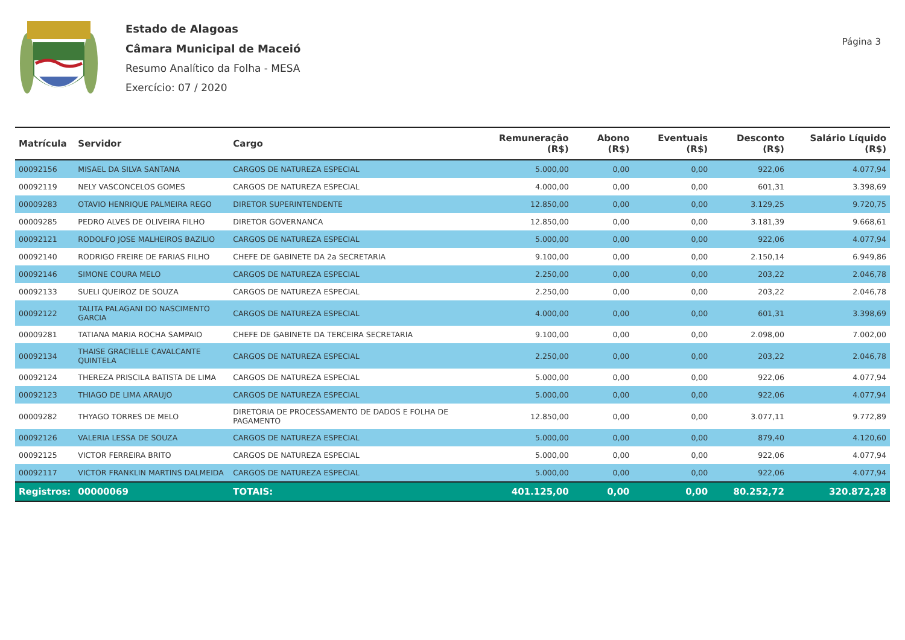Estado de Alagoas
Câmara Municipal de Maceió
Resumo Analítico da Folha - MESA
Exercício: 07 / 2020
Página 3
| Matrícula | Servidor | Cargo | Remuneração (R$) | Abono (R$) | Eventuais (R$) | Desconto (R$) | Salário Líquido (R$) |
| --- | --- | --- | --- | --- | --- | --- | --- |
| 00092156 | MISAEL DA SILVA SANTANA | CARGOS DE NATUREZA ESPECIAL | 5.000,00 | 0,00 | 0,00 | 922,06 | 4.077,94 |
| 00092119 | NELY VASCONCELOS GOMES | CARGOS DE NATUREZA ESPECIAL | 4.000,00 | 0,00 | 0,00 | 601,31 | 3.398,69 |
| 00009283 | OTAVIO HENRIQUE PALMEIRA REGO | DIRETOR SUPERINTENDENTE | 12.850,00 | 0,00 | 0,00 | 3.129,25 | 9.720,75 |
| 00009285 | PEDRO ALVES DE OLIVEIRA FILHO | DIRETOR GOVERNANCA | 12.850,00 | 0,00 | 0,00 | 3.181,39 | 9.668,61 |
| 00092121 | RODOLFO JOSE MALHEIROS BAZILIO | CARGOS DE NATUREZA ESPECIAL | 5.000,00 | 0,00 | 0,00 | 922,06 | 4.077,94 |
| 00092140 | RODRIGO FREIRE DE FARIAS FILHO | CHEFE DE GABINETE DA 2a SECRETARIA | 9.100,00 | 0,00 | 0,00 | 2.150,14 | 6.949,86 |
| 00092146 | SIMONE COURA MELO | CARGOS DE NATUREZA ESPECIAL | 2.250,00 | 0,00 | 0,00 | 203,22 | 2.046,78 |
| 00092133 | SUELI QUEIROZ DE SOUZA | CARGOS DE NATUREZA ESPECIAL | 2.250,00 | 0,00 | 0,00 | 203,22 | 2.046,78 |
| 00092122 | TALITA PALAGANI DO NASCIMENTO GARCIA | CARGOS DE NATUREZA ESPECIAL | 4.000,00 | 0,00 | 0,00 | 601,31 | 3.398,69 |
| 00009281 | TATIANA MARIA ROCHA SAMPAIO | CHEFE DE GABINETE DA TERCEIRA SECRETARIA | 9.100,00 | 0,00 | 0,00 | 2.098,00 | 7.002,00 |
| 00092134 | THAISE GRACIELLE CAVALCANTE QUINTELA | CARGOS DE NATUREZA ESPECIAL | 2.250,00 | 0,00 | 0,00 | 203,22 | 2.046,78 |
| 00092124 | THEREZA PRISCILA BATISTA DE LIMA | CARGOS DE NATUREZA ESPECIAL | 5.000,00 | 0,00 | 0,00 | 922,06 | 4.077,94 |
| 00092123 | THIAGO DE LIMA ARAUJO | CARGOS DE NATUREZA ESPECIAL | 5.000,00 | 0,00 | 0,00 | 922,06 | 4.077,94 |
| 00009282 | THYAGO TORRES DE MELO | DIRETORIA DE PROCESSAMENTO DE DADOS E FOLHA DE PAGAMENTO | 12.850,00 | 0,00 | 0,00 | 3.077,11 | 9.772,89 |
| 00092126 | VALERIA LESSA DE SOUZA | CARGOS DE NATUREZA ESPECIAL | 5.000,00 | 0,00 | 0,00 | 879,40 | 4.120,60 |
| 00092125 | VICTOR FERREIRA BRITO | CARGOS DE NATUREZA ESPECIAL | 5.000,00 | 0,00 | 0,00 | 922,06 | 4.077,94 |
| 00092117 | VICTOR FRANKLIN MARTINS DALMEIDA | CARGOS DE NATUREZA ESPECIAL | 5.000,00 | 0,00 | 0,00 | 922,06 | 4.077,94 |
| Registros: | 00000069 | TOTAIS: | 401.125,00 | 0,00 | 0,00 | 80.252,72 | 320.872,28 |